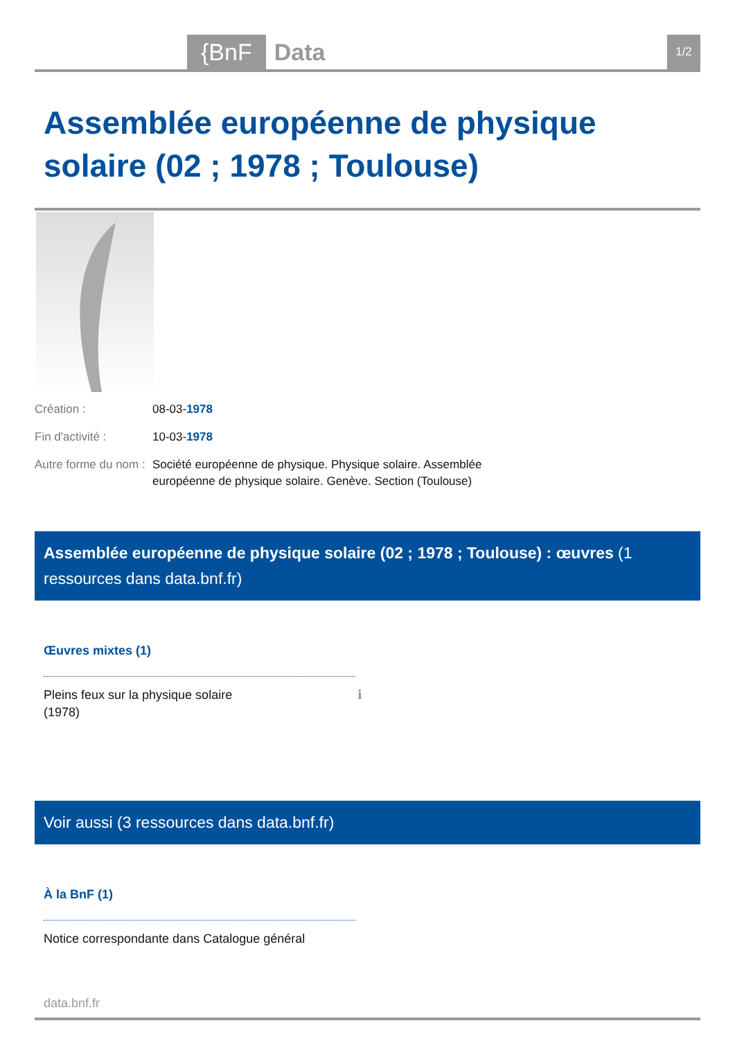{BnF Data
1/2
Assemblée européenne de physique solaire (02 ; 1978 ; Toulouse)
Création : 08-03-1978
Fin d'activité : 10-03-1978
Autre forme du nom :
Société européenne de physique. Physique solaire. Assemblée européenne de physique solaire. Genève. Section (Toulouse)
Assemblée européenne de physique solaire (02 ; 1978 ; Toulouse) : œuvres (1 ressources dans data.bnf.fr)
Œuvres mixtes (1)
Pleins feux sur la physique solaire
(1978) ℹ
Voir aussi (3 ressources dans data.bnf.fr)
À la BnF (1)
Notice correspondante dans Catalogue général
data.bnf.fr